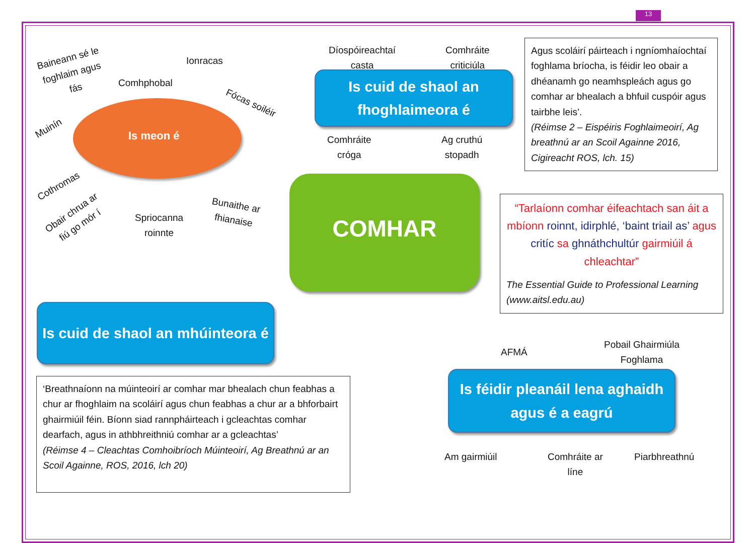13
Baineann sé le
foghlaim agus
fás
Ionracas
Comhphobal
Fócas soiléir
Muinín
Is meon é
Cothromas
Obair chrua ar
fiú go mór í
Spriocanna
roinnte
Bunaithe ar
fhianaise
Díospóireachtaí
casta
Comhráite
criticiúla
Is cuid de shaol an
fhoghlaimeora é
Comhráite
cróga
Ag cruthú
stopadh
Agus scoláirí páirteach i ngníomhaíochtaí foghlama bríocha, is féidir leo obair a dhéanamh go neamhspleách agus go comhar ar bhealach a bhfuil cuspóir agus tairbhe leis’.
(Réimse 2 – Eispéiris Foghlaimeoirí, Ag breathnú ar an Scoil Againne 2016, Cigireacht ROS, lch. 15)
COMHAR
“Tarlaíonn comhar éifeachtach san áit a mbíonn roinnt, idirphlé, ‘baint triail as’ agus critíc sa ghnáthchultúr gairmiúil á chleachtar”
The Essential Guide to Professional Learning (www.aitsl.edu.au)
Is cuid de shaol an mhúinteora é
AFMÁ
Pobail Ghairmiúla
Foghlama
Is féidir pleanáil lena aghaidh
agus é a eagrú
‘Breathnaíonn na múinteoirí ar comhar mar bhealach chun feabhas a chur ar fhoghlaim na scoláirí agus chun feabhas a chur ar a bhforbairt ghairmiúil féin. Bíonn siad rannpháirteach i gcleachtas comhar dearfach, agus in athbhreithniú comhar ar a gcleachtas’
(Réimse 4 – Cleachtas Comhoibríoch Múinteoirí, Ag Breathnú ar an Scoil Againne, ROS, 2016, lch 20)
Am gairmiúil
Comhráite ar
líne
Piarbhreathnú